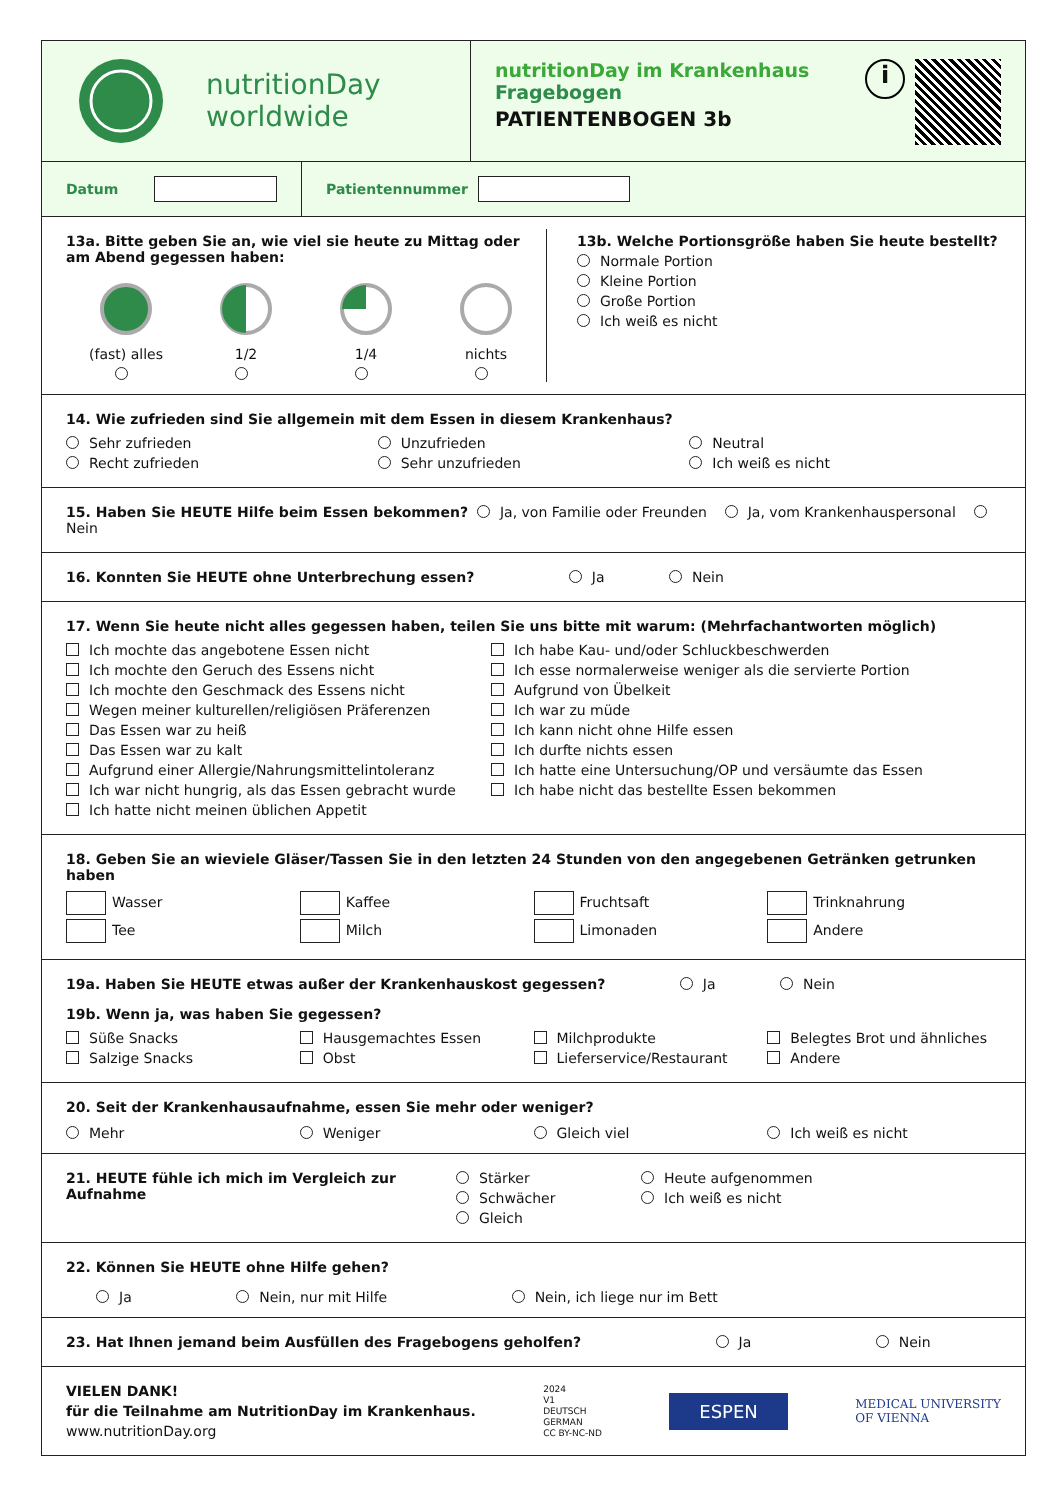nutritionDay
worldwide
nutritionDay im Krankenhaus
Fragebogen
PATIENTENBOGEN 3b
i
Datum
Patientennummer
13a. Bitte geben Sie an, wie viel sie heute zu Mittag oder am Abend gegessen haben:
(fast) alles
1/2
1/4
nichts
13b. Welche Portionsgröße haben Sie heute bestellt?
Normale Portion
Kleine Portion
Große Portion
Ich weiß es nicht
14. Wie zufrieden sind Sie allgemein mit dem Essen in diesem Krankenhaus?
Sehr zufrieden
Recht zufrieden
Unzufrieden
Sehr unzufrieden
Neutral
Ich weiß es nicht
15. Haben Sie HEUTE Hilfe beim Essen bekommen? Ja, von Familie oder Freunden Ja, vom Krankenhauspersonal Nein
16. Konnten Sie HEUTE ohne Unterbrechung essen? Ja Nein
17. Wenn Sie heute nicht alles gegessen haben, teilen Sie uns bitte mit warum: (Mehrfachantworten möglich)
Ich mochte das angebotene Essen nicht
Ich mochte den Geruch des Essens nicht
Ich mochte den Geschmack des Essens nicht
Wegen meiner kulturellen/religiösen Präferenzen
Das Essen war zu heiß
Das Essen war zu kalt
Aufgrund einer Allergie/Nahrungsmittelintoleranz
Ich war nicht hungrig, als das Essen gebracht wurde
Ich hatte nicht meinen üblichen Appetit
Ich habe Kau- und/oder Schluckbeschwerden
Ich esse normalerweise weniger als die servierte Portion
Aufgrund von Übelkeit
Ich war zu müde
Ich kann nicht ohne Hilfe essen
Ich durfte nichts essen
Ich hatte eine Untersuchung/OP und versäumte das Essen
Ich habe nicht das bestellte Essen bekommen
18. Geben Sie an wieviele Gläser/Tassen Sie in den letzten 24 Stunden von den angegebenen Getränken getrunken haben
Wasser
Tee
Kaffee
Milch
Fruchtsaft
Limonaden
Trinknahrung
Andere
19a. Haben Sie HEUTE etwas außer der Krankenhauskost gegessen? Ja Nein
19b. Wenn ja, was haben Sie gegessen?
Süße Snacks
Salzige Snacks
Hausgemachtes Essen
Obst
Milchprodukte
Lieferservice/Restaurant
Belegtes Brot und ähnliches
Andere
20. Seit der Krankenhausaufnahme, essen Sie mehr oder weniger?
Mehr
Weniger
Gleich viel
Ich weiß es nicht
21. HEUTE fühle ich mich im Vergleich zur Aufnahme
Stärker
Schwächer
Gleich
Heute aufgenommen
Ich weiß es nicht
22. Können Sie HEUTE ohne Hilfe gehen?
Ja Nein, nur mit Hilfe Nein, ich liege nur im Bett
23. Hat Ihnen jemand beim Ausfüllen des Fragebogens geholfen? Ja Nein
VIELEN DANK!
für die Teilnahme am NutritionDay im Krankenhaus.
www.nutritionDay.org
2024
V1
DEUTSCH
GERMAN
CC BY-NC-ND
ESPEN
MEDICAL UNIVERSITY
OF VIENNA